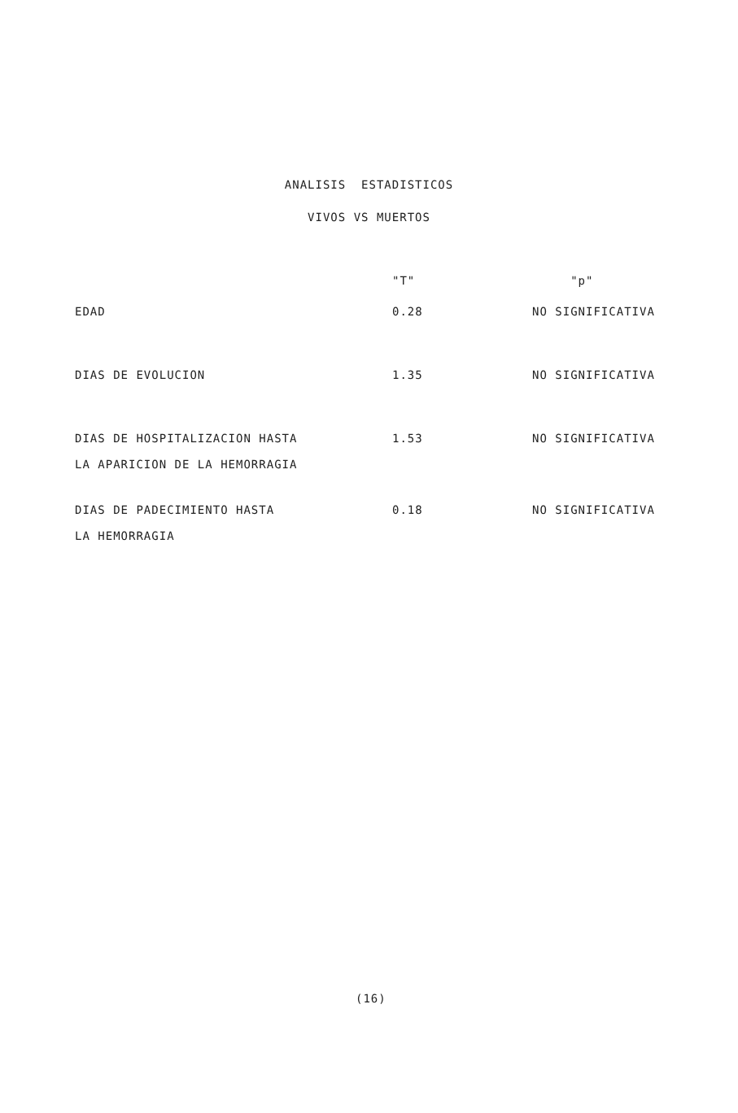ANALISIS ESTADISTICOS
VIVOS VS MUERTOS
| | "T" | "p" |
| --- | --- | --- |
| EDAD | 0.28 | NO SIGNIFICATIVA |
| DIAS DE EVOLUCION | 1.35 | NO SIGNIFICATIVA |
| DIAS DE HOSPITALIZACION HASTA LA APARICION DE LA HEMORRAGIA | 1.53 | NO SIGNIFICATIVA |
| DIAS DE PADECIMIENTO HASTA LA HEMORRAGIA | 0.18 | NO SIGNIFICATIVA |
(16)